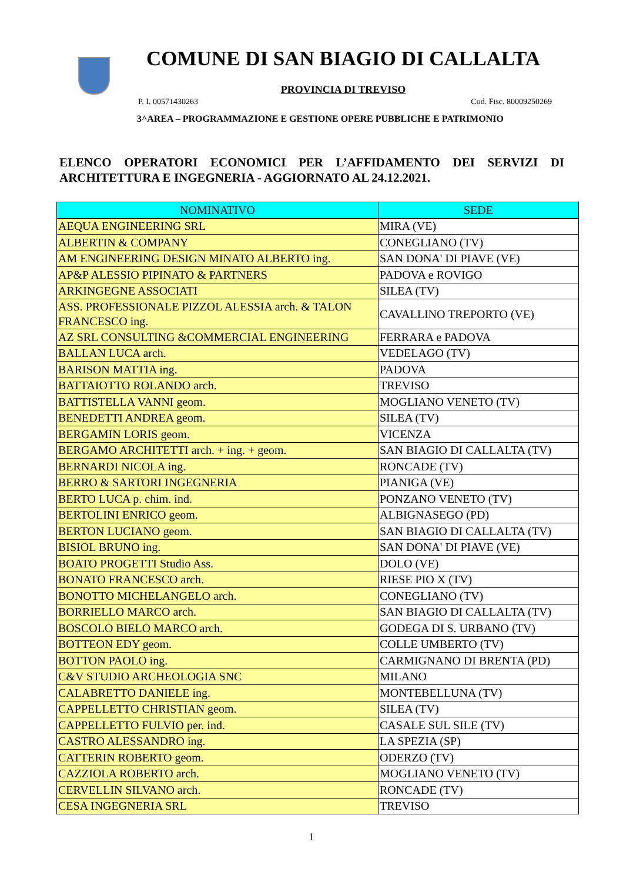COMUNE DI SAN BIAGIO DI CALLALTA
PROVINCIA DI TREVISO
P. I. 00571430263 Cod. Fisc. 80009250269
3^AREA – PROGRAMMAZIONE E GESTIONE OPERE PUBBLICHE E PATRIMONIO
ELENCO OPERATORI ECONOMICI PER L’AFFIDAMENTO DEI SERVIZI DI ARCHITETTURA E INGEGNERIA - AGGIORNATO AL 24.12.2021.
| NOMINATIVO | SEDE |
| --- | --- |
| AEQUA ENGINEERING SRL | MIRA (VE) |
| ALBERTIN & COMPANY | CONEGLIANO (TV) |
| AM ENGINEERING DESIGN MINATO ALBERTO ing. | SAN DONA' DI PIAVE (VE) |
| AP&P ALESSIO PIPINATO & PARTNERS | PADOVA e ROVIGO |
| ARKINGEGNE ASSOCIATI | SILEA (TV) |
| ASS. PROFESSIONALE PIZZOL ALESSIA arch. & TALON FRANCESCO ing. | CAVALLINO TREPORTO (VE) |
| AZ SRL CONSULTING &COMMERCIAL ENGINEERING | FERRARA e PADOVA |
| BALLAN LUCA arch. | VEDELAGO (TV) |
| BARISON MATTIA ing. | PADOVA |
| BATTAIOTTO ROLANDO arch. | TREVISO |
| BATTISTELLA VANNI geom. | MOGLIANO VENETO (TV) |
| BENEDETTI ANDREA geom. | SILEA (TV) |
| BERGAMIN LORIS geom. | VICENZA |
| BERGAMO ARCHITETTI arch. + ing. + geom. | SAN BIAGIO DI CALLALTA (TV) |
| BERNARDI NICOLA ing. | RONCADE (TV) |
| BERRO & SARTORI INGEGNERIA | PIANIGA (VE) |
| BERTO LUCA p. chim. ind. | PONZANO VENETO (TV) |
| BERTOLINI ENRICO geom. | ALBIGNASEGO (PD) |
| BERTON LUCIANO geom. | SAN BIAGIO DI CALLALTA (TV) |
| BISIOL BRUNO ing. | SAN DONA' DI PIAVE (VE) |
| BOATO PROGETTI Studio Ass. | DOLO (VE) |
| BONATO FRANCESCO arch. | RIESE PIO X (TV) |
| BONOTTO MICHELANGELO arch. | CONEGLIANO (TV) |
| BORRIELLO MARCO arch. | SAN BIAGIO DI CALLALTA (TV) |
| BOSCOLO BIELO MARCO arch. | GODEGA DI S. URBANO (TV) |
| BOTTEON EDY geom. | COLLE UMBERTO (TV) |
| BOTTON PAOLO ing. | CARMIGNANO DI BRENTA (PD) |
| C&V STUDIO ARCHEOLOGIA SNC | MILANO |
| CALABRETTO DANIELE ing. | MONTEBELLUNA (TV) |
| CAPPELLETTO CHRISTIAN geom. | SILEA (TV) |
| CAPPELLETTO FULVIO per. ind. | CASALE SUL SILE (TV) |
| CASTRO ALESSANDRO ing. | LA SPEZIA (SP) |
| CATTERIN ROBERTO geom. | ODERZO (TV) |
| CAZZIOLA ROBERTO arch. | MOGLIANO VENETO (TV) |
| CERVELLIN SILVANO arch. | RONCADE (TV) |
| CESA INGEGNERIA SRL | TREVISO |
1